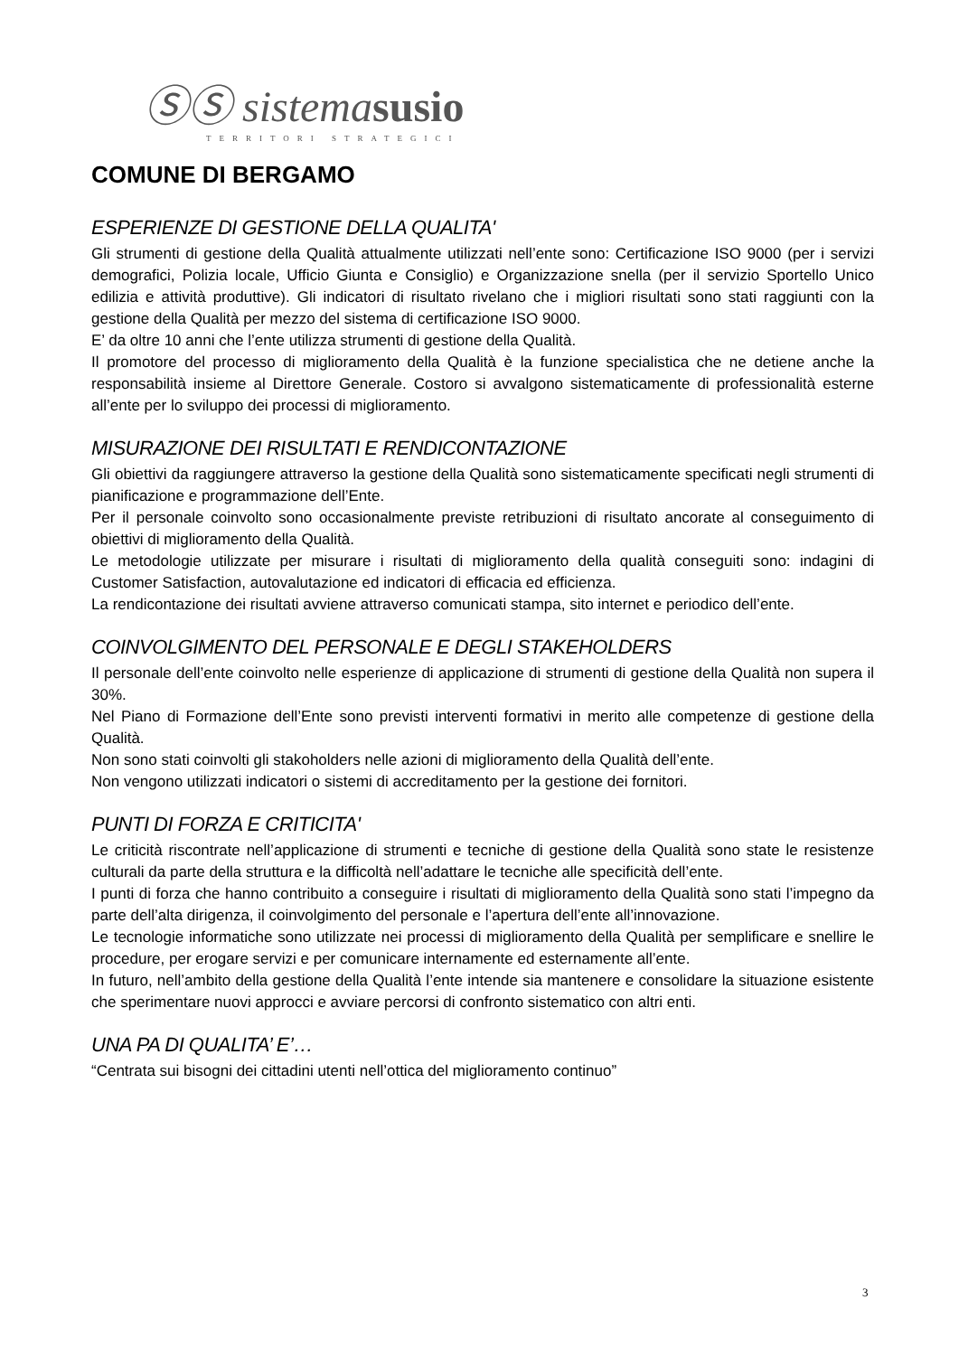ⓈⓈ sistemasusio
TERRITORI STRATEGICI
COMUNE DI BERGAMO
ESPERIENZE DI GESTIONE DELLA QUALITA'
Gli strumenti di gestione della Qualità attualmente utilizzati nell’ente sono: Certificazione ISO 9000 (per i servizi demografici, Polizia locale, Ufficio Giunta e Consiglio) e Organizzazione snella (per il servizio Sportello Unico edilizia e attività produttive). Gli indicatori di risultato rivelano che i migliori risultati sono stati raggiunti con la gestione della Qualità per mezzo del sistema di certificazione ISO 9000.
E’ da oltre 10 anni che l’ente utilizza strumenti di gestione della Qualità.
Il promotore del processo di miglioramento della Qualità è la funzione specialistica che ne detiene anche la responsabilità insieme al Direttore Generale. Costoro si avvalgono sistematicamente di professionalità esterne all’ente per lo sviluppo dei processi di miglioramento.
MISURAZIONE DEI RISULTATI E RENDICONTAZIONE
Gli obiettivi da raggiungere attraverso la gestione della Qualità sono sistematicamente specificati negli strumenti di pianificazione e programmazione dell’Ente.
Per il personale coinvolto sono occasionalmente previste retribuzioni di risultato ancorate al conseguimento di obiettivi di miglioramento della Qualità.
Le metodologie utilizzate per misurare i risultati di miglioramento della qualità conseguiti sono: indagini di Customer Satisfaction, autovalutazione ed indicatori di efficacia ed efficienza.
La rendicontazione dei risultati avviene attraverso comunicati stampa, sito internet e periodico dell’ente.
COINVOLGIMENTO DEL PERSONALE E DEGLI STAKEHOLDERS
Il personale dell’ente coinvolto nelle esperienze di applicazione di strumenti di gestione della Qualità non supera il 30%.
Nel Piano di Formazione dell’Ente sono previsti interventi formativi in merito alle competenze di gestione della Qualità.
Non sono stati coinvolti gli stakoholders nelle azioni di miglioramento della Qualità dell’ente.
Non vengono utilizzati indicatori o sistemi di accreditamento per la gestione dei fornitori.
PUNTI DI FORZA E CRITICITA'
Le criticità riscontrate nell’applicazione di strumenti e tecniche di gestione della Qualità sono state le resistenze culturali da parte della struttura e la difficoltà nell’adattare le tecniche alle specificità dell’ente.
I punti di forza che hanno contribuito a conseguire i risultati di miglioramento della Qualità sono stati l’impegno da parte dell’alta dirigenza, il coinvolgimento del personale e l’apertura dell’ente all’innovazione.
Le tecnologie informatiche sono utilizzate nei processi di miglioramento della Qualità per semplificare e snellire le procedure, per erogare servizi e per comunicare internamente ed esternamente all’ente.
In futuro, nell’ambito della gestione della Qualità l’ente intende sia mantenere e consolidare la situazione esistente che sperimentare nuovi approcci e avviare percorsi di confronto sistematico con altri enti.
UNA PA DI QUALITA’ E’…
“Centrata sui bisogni dei cittadini utenti nell’ottica del miglioramento continuo”
3